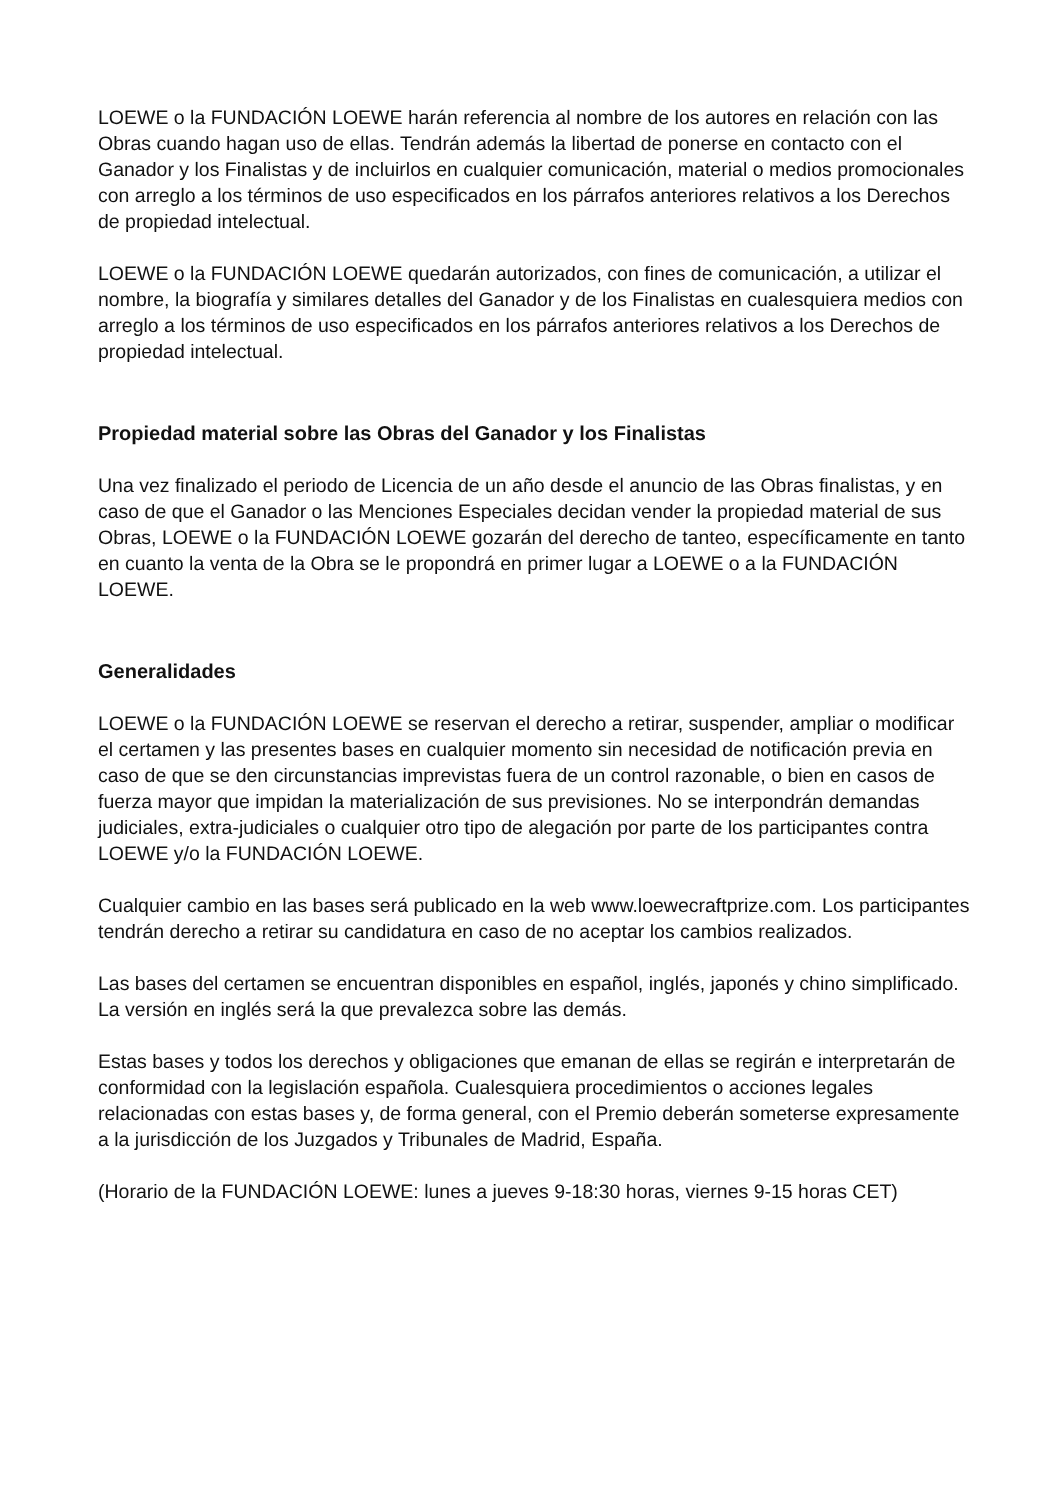LOEWE o la FUNDACIÓN LOEWE harán referencia al nombre de los autores en relación con las Obras cuando hagan uso de ellas. Tendrán además la libertad de ponerse en contacto con el Ganador y los Finalistas y de incluirlos en cualquier comunicación, material o medios promocionales con arreglo a los términos de uso especificados en los párrafos anteriores relativos a los Derechos de propiedad intelectual.
LOEWE o la FUNDACIÓN LOEWE quedarán autorizados, con fines de comunicación, a utilizar el nombre, la biografía y similares detalles del Ganador y de los Finalistas en cualesquiera medios con arreglo a los términos de uso especificados en los párrafos anteriores relativos a los Derechos de propiedad intelectual.
Propiedad material sobre las Obras del Ganador y los Finalistas
Una vez finalizado el periodo de Licencia de un año desde el anuncio de las Obras finalistas, y en caso de que el Ganador o las Menciones Especiales decidan vender la propiedad material de sus Obras, LOEWE o la FUNDACIÓN LOEWE gozarán del derecho de tanteo, específicamente en tanto en cuanto la venta de la Obra se le propondrá en primer lugar a LOEWE o a la FUNDACIÓN LOEWE.
Generalidades
LOEWE o la FUNDACIÓN LOEWE se reservan el derecho a retirar, suspender, ampliar o modificar el certamen y las presentes bases en cualquier momento sin necesidad de notificación previa en caso de que se den circunstancias imprevistas fuera de un control razonable, o bien en casos de fuerza mayor que impidan la materialización de sus previsiones. No se interpondrán demandas judiciales, extra-judiciales o cualquier otro tipo de alegación por parte de los participantes contra LOEWE y/o la FUNDACIÓN LOEWE.
Cualquier cambio en las bases será publicado en la web www.loewecraftprize.com. Los participantes tendrán derecho a retirar su candidatura en caso de no aceptar los cambios realizados.
Las bases del certamen se encuentran disponibles en español, inglés, japonés y chino simplificado. La versión en inglés será la que prevalezca sobre las demás.
Estas bases y todos los derechos y obligaciones que emanan de ellas se regirán e interpretarán de conformidad con la legislación española. Cualesquiera procedimientos o acciones legales relacionadas con estas bases y, de forma general, con el Premio deberán someterse expresamente a la jurisdicción de los Juzgados y Tribunales de Madrid, España.
(Horario de la FUNDACIÓN LOEWE: lunes a jueves 9-18:30 horas, viernes 9-15 horas CET)